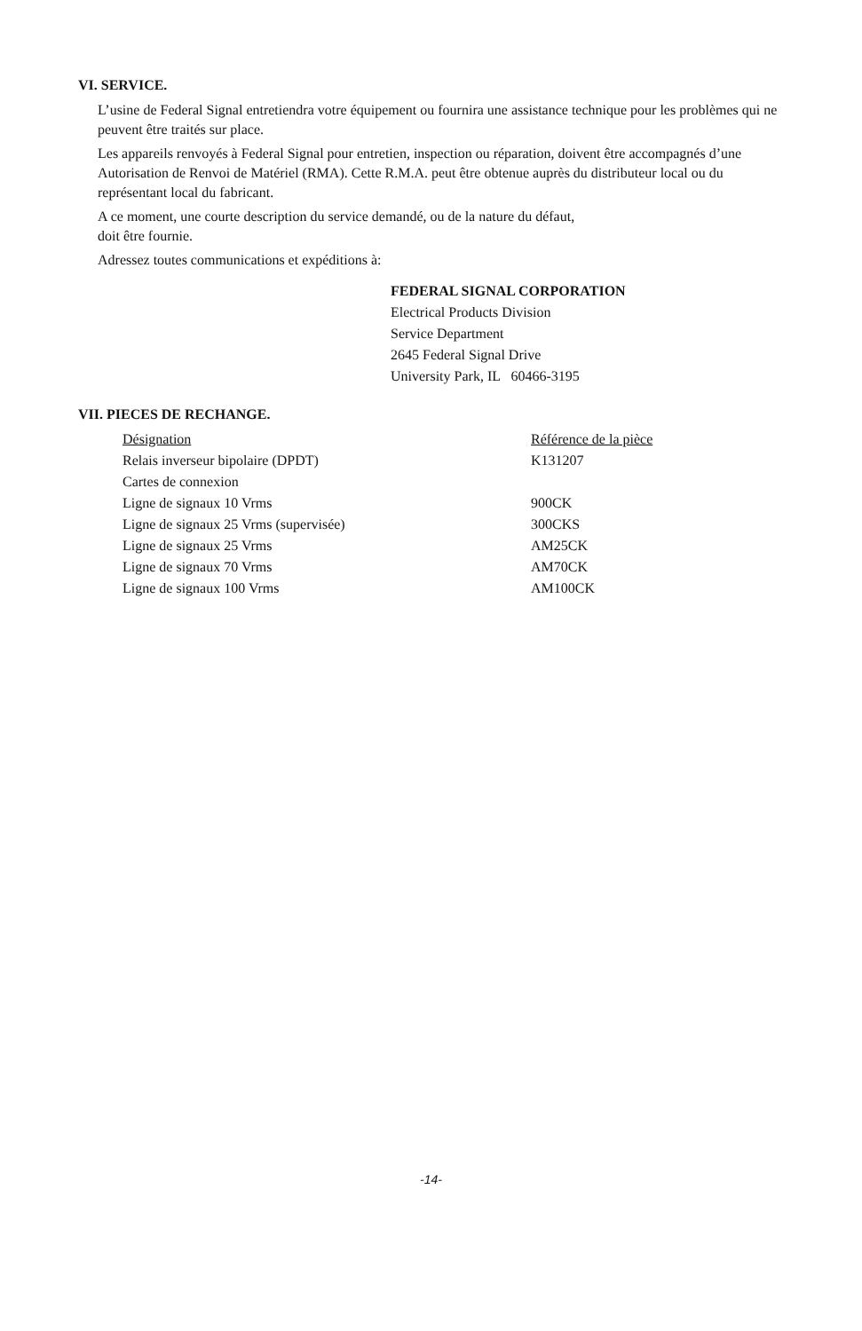VI. SERVICE.
L’usine de Federal Signal entretiendra votre équipement ou fournira une assistance technique pour les problèmes qui ne peuvent être traités sur place.
Les appareils renvoyés à Federal Signal pour entretien, inspection ou réparation, doivent être accompagnés d’une Autorisation de Renvoi de Matériel (RMA). Cette R.M.A. peut être obtenue auprès du distributeur local ou du représentant local du fabricant.
A ce moment, une courte description du service demandé, ou de la nature du défaut,
doit être fournie.
Adressez toutes communications et expéditions à:
FEDERAL SIGNAL CORPORATION
Electrical Products Division
Service Department
2645 Federal Signal Drive
University Park, IL 60466-3195
VII. PIECES DE RECHANGE.
| Désignation | Référence de la pièce |
| --- | --- |
| Relais inverseur bipolaire (DPDT) | K131207 |
| Cartes de connexion | |
| Ligne de signaux 10 Vrms | 900CK |
| Ligne de signaux 25 Vrms (supervisée) | 300CKS |
| Ligne de signaux 25 Vrms | AM25CK |
| Ligne de signaux 70 Vrms | AM70CK |
| Ligne de signaux 100 Vrms | AM100CK |
-14-